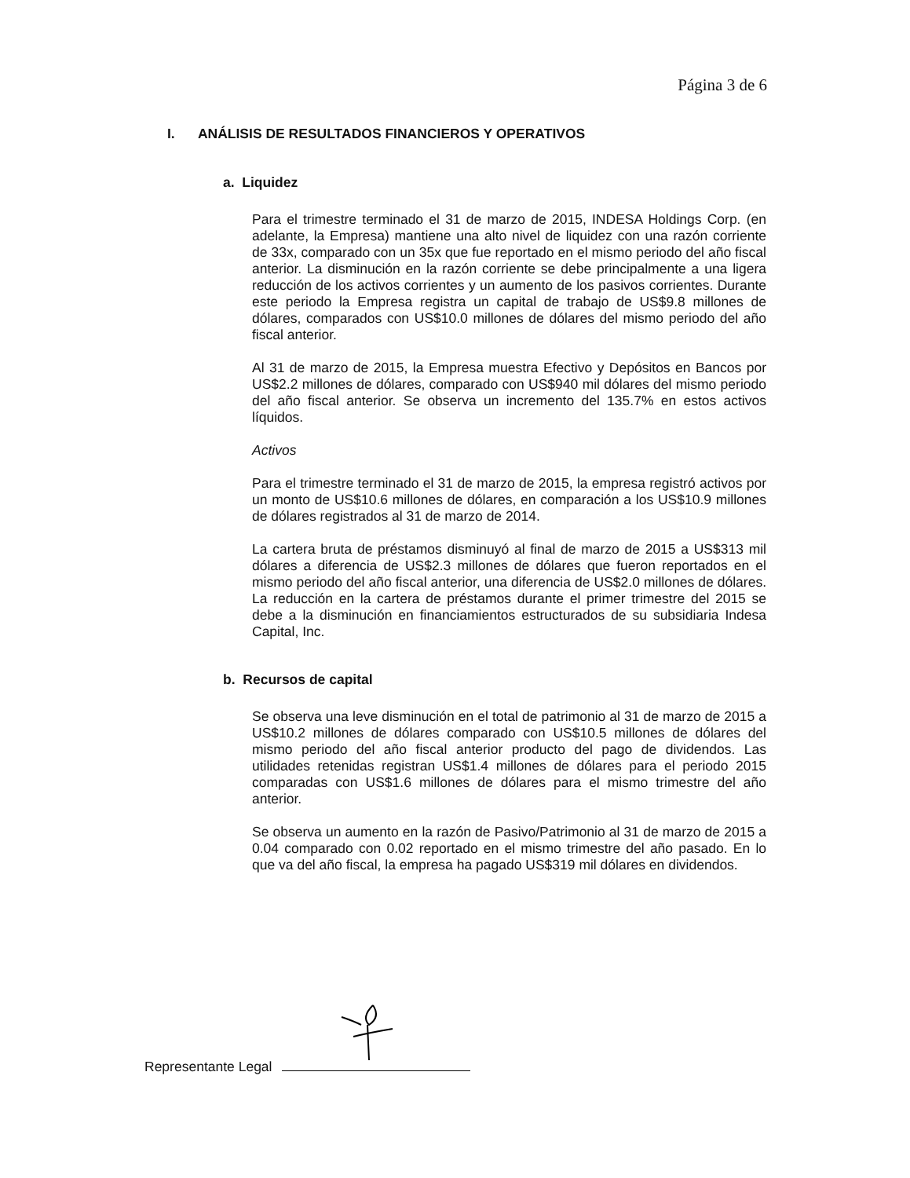Página 3 de 6
I. ANÁLISIS DE RESULTADOS FINANCIEROS Y OPERATIVOS
a. Liquidez
Para el trimestre terminado el 31 de marzo de 2015, INDESA Holdings Corp. (en adelante, la Empresa) mantiene una alto nivel de liquidez con una razón corriente de 33x, comparado con un 35x que fue reportado en el mismo periodo del año fiscal anterior. La disminución en la razón corriente se debe principalmente a una ligera reducción de los activos corrientes y un aumento de los pasivos corrientes. Durante este periodo la Empresa registra un capital de trabajo de US$9.8 millones de dólares, comparados con US$10.0 millones de dólares del mismo periodo del año fiscal anterior.
Al 31 de marzo de 2015, la Empresa muestra Efectivo y Depósitos en Bancos por US$2.2 millones de dólares, comparado con US$940 mil dólares del mismo periodo del año fiscal anterior. Se observa un incremento del 135.7% en estos activos líquidos.
Activos
Para el trimestre terminado el 31 de marzo de 2015, la empresa registró activos por un monto de US$10.6 millones de dólares, en comparación a los US$10.9 millones de dólares registrados al 31 de marzo de 2014.
La cartera bruta de préstamos disminuyó al final de marzo de 2015 a US$313 mil dólares a diferencia de US$2.3 millones de dólares que fueron reportados en el mismo periodo del año fiscal anterior, una diferencia de US$2.0 millones de dólares. La reducción en la cartera de préstamos durante el primer trimestre del 2015 se debe a la disminución en financiamientos estructurados de su subsidiaria Indesa Capital, Inc.
b. Recursos de capital
Se observa una leve disminución en el total de patrimonio al 31 de marzo de 2015 a US$10.2 millones de dólares comparado con US$10.5 millones de dólares del mismo periodo del año fiscal anterior producto del pago de dividendos. Las utilidades retenidas registran US$1.4 millones de dólares para el periodo 2015 comparadas con US$1.6 millones de dólares para el mismo trimestre del año anterior.
Se observa un aumento en la razón de Pasivo/Patrimonio al 31 de marzo de 2015 a 0.04 comparado con 0.02 reportado en el mismo trimestre del año pasado. En lo que va del año fiscal, la empresa ha pagado US$319 mil dólares en dividendos.
Representante Legal